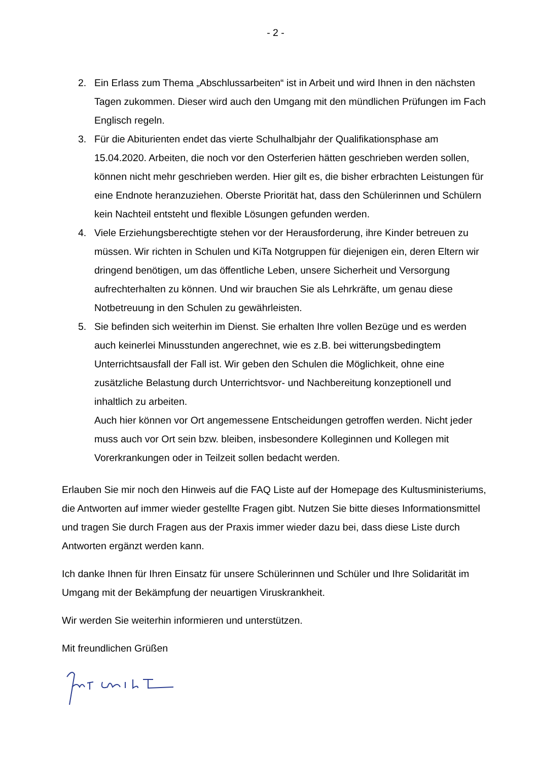- 2 -
2. Ein Erlass zum Thema „Abschlussarbeiten“ ist in Arbeit und wird Ihnen in den nächsten Tagen zukommen. Dieser wird auch den Umgang mit den mündlichen Prüfungen im Fach Englisch regeln.
3. Für die Abiturienten endet das vierte Schulhalbjahr der Qualifikationsphase am 15.04.2020. Arbeiten, die noch vor den Osterferien hätten geschrieben werden sollen, können nicht mehr geschrieben werden. Hier gilt es, die bisher erbrachten Leistungen für eine Endnote heranzuziehen. Oberste Priorität hat, dass den Schülerinnen und Schülern kein Nachteil entsteht und flexible Lösungen gefunden werden.
4. Viele Erziehungsberechtigte stehen vor der Herausforderung, ihre Kinder betreuen zu müssen. Wir richten in Schulen und KiTa Notgruppen für diejenigen ein, deren Eltern wir dringend benötigen, um das öffentliche Leben, unsere Sicherheit und Versorgung aufrechterhalten zu können. Und wir brauchen Sie als Lehrkräfte, um genau diese Notbetreuung in den Schulen zu gewährleisten.
5. Sie befinden sich weiterhin im Dienst. Sie erhalten Ihre vollen Bezüge und es werden auch keinerlei Minusstunden angerechnet, wie es z.B. bei witterungsbedingtem Unterrichtsausfall der Fall ist. Wir geben den Schulen die Möglichkeit, ohne eine zusätzliche Belastung durch Unterrichtsvor- und Nachbereitung konzeptionell und inhaltlich zu arbeiten.
Auch hier können vor Ort angemessene Entscheidungen getroffen werden. Nicht jeder muss auch vor Ort sein bzw. bleiben, insbesondere Kolleginnen und Kollegen mit Vorerkrankungen oder in Teilzeit sollen bedacht werden.
Erlauben Sie mir noch den Hinweis auf die FAQ Liste auf der Homepage des Kultusministeriums, die Antworten auf immer wieder gestellte Fragen gibt. Nutzen Sie bitte dieses Informationsmittel und tragen Sie durch Fragen aus der Praxis immer wieder dazu bei, dass diese Liste durch Antworten ergänzt werden kann.
Ich danke Ihnen für Ihren Einsatz für unsere Schülerinnen und Schüler und Ihre Solidarität im Umgang mit der Bekämpfung der neuartigen Viruskrankheit.
Wir werden Sie weiterhin informieren und unterstützen.
Mit freundlichen Grüßen